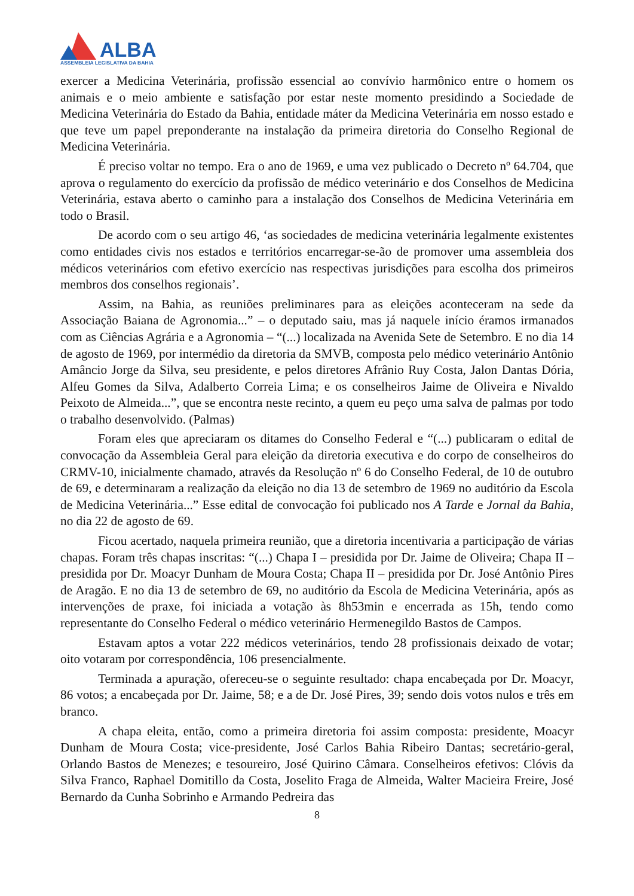ALBA
ASSEMBLEIA LEGISLATIVA DA BAHIA
exercer a Medicina Veterinária, profissão essencial ao convívio harmônico entre o homem os animais e o meio ambiente e satisfação por estar neste momento presidindo a Sociedade de Medicina Veterinária do Estado da Bahia, entidade máter da Medicina Veterinária em nosso estado e que teve um papel preponderante na instalação da primeira diretoria do Conselho Regional de Medicina Veterinária.
É preciso voltar no tempo. Era o ano de 1969, e uma vez publicado o Decreto nº 64.704, que aprova o regulamento do exercício da profissão de médico veterinário e dos Conselhos de Medicina Veterinária, estava aberto o caminho para a instalação dos Conselhos de Medicina Veterinária em todo o Brasil.
De acordo com o seu artigo 46, ‘as sociedades de medicina veterinária legalmente existentes como entidades civis nos estados e territórios encarregar-se-ão de promover uma assembleia dos médicos veterinários com efetivo exercício nas respectivas jurisdições para escolha dos primeiros membros dos conselhos regionais’.
Assim, na Bahia, as reuniões preliminares para as eleições aconteceram na sede da Associação Baiana de Agronomia...” – o deputado saiu, mas já naquele início éramos irmanados com as Ciências Agrária e a Agronomia – “(...) localizada na Avenida Sete de Setembro. E no dia 14 de agosto de 1969, por intermédio da diretoria da SMVB, composta pelo médico veterinário Antônio Amâncio Jorge da Silva, seu presidente, e pelos diretores Afrânio Ruy Costa, Jalon Dantas Dória, Alfeu Gomes da Silva, Adalberto Correia Lima; e os conselheiros Jaime de Oliveira e Nivaldo Peixoto de Almeida...”, que se encontra neste recinto, a quem eu peço uma salva de palmas por todo o trabalho desenvolvido. (Palmas)
Foram eles que apreciaram os ditames do Conselho Federal e “(...) publicaram o edital de convocação da Assembleia Geral para eleição da diretoria executiva e do corpo de conselheiros do CRMV-10, inicialmente chamado, através da Resolução nº 6 do Conselho Federal, de 10 de outubro de 69, e determinaram a realização da eleição no dia 13 de setembro de 1969 no auditório da Escola de Medicina Veterinária...” Esse edital de convocação foi publicado nos A Tarde e Jornal da Bahia, no dia 22 de agosto de 69.
Ficou acertado, naquela primeira reunião, que a diretoria incentivaria a participação de várias chapas. Foram três chapas inscritas: “(...) Chapa I – presidida por Dr. Jaime de Oliveira; Chapa II – presidida por Dr. Moacyr Dunham de Moura Costa; Chapa II – presidida por Dr. José Antônio Pires de Aragão. E no dia 13 de setembro de 69, no auditório da Escola de Medicina Veterinária, após as intervenções de praxe, foi iniciada a votação às 8h53min e encerrada as 15h, tendo como representante do Conselho Federal o médico veterinário Hermenegildo Bastos de Campos.
Estavam aptos a votar 222 médicos veterinários, tendo 28 profissionais deixado de votar; oito votaram por correspondência, 106 presencialmente.
Terminada a apuração, ofereceu-se o seguinte resultado: chapa encabeçada por Dr. Moacyr, 86 votos; a encabeçada por Dr. Jaime, 58; e a de Dr. José Pires, 39; sendo dois votos nulos e três em branco.
A chapa eleita, então, como a primeira diretoria foi assim composta: presidente, Moacyr Dunham de Moura Costa; vice-presidente, José Carlos Bahia Ribeiro Dantas; secretário-geral, Orlando Bastos de Menezes; e tesoureiro, José Quirino Câmara. Conselheiros efetivos: Clóvis da Silva Franco, Raphael Domitillo da Costa, Joselito Fraga de Almeida, Walter Macieira Freire, José Bernardo da Cunha Sobrinho e Armando Pedreira das
8